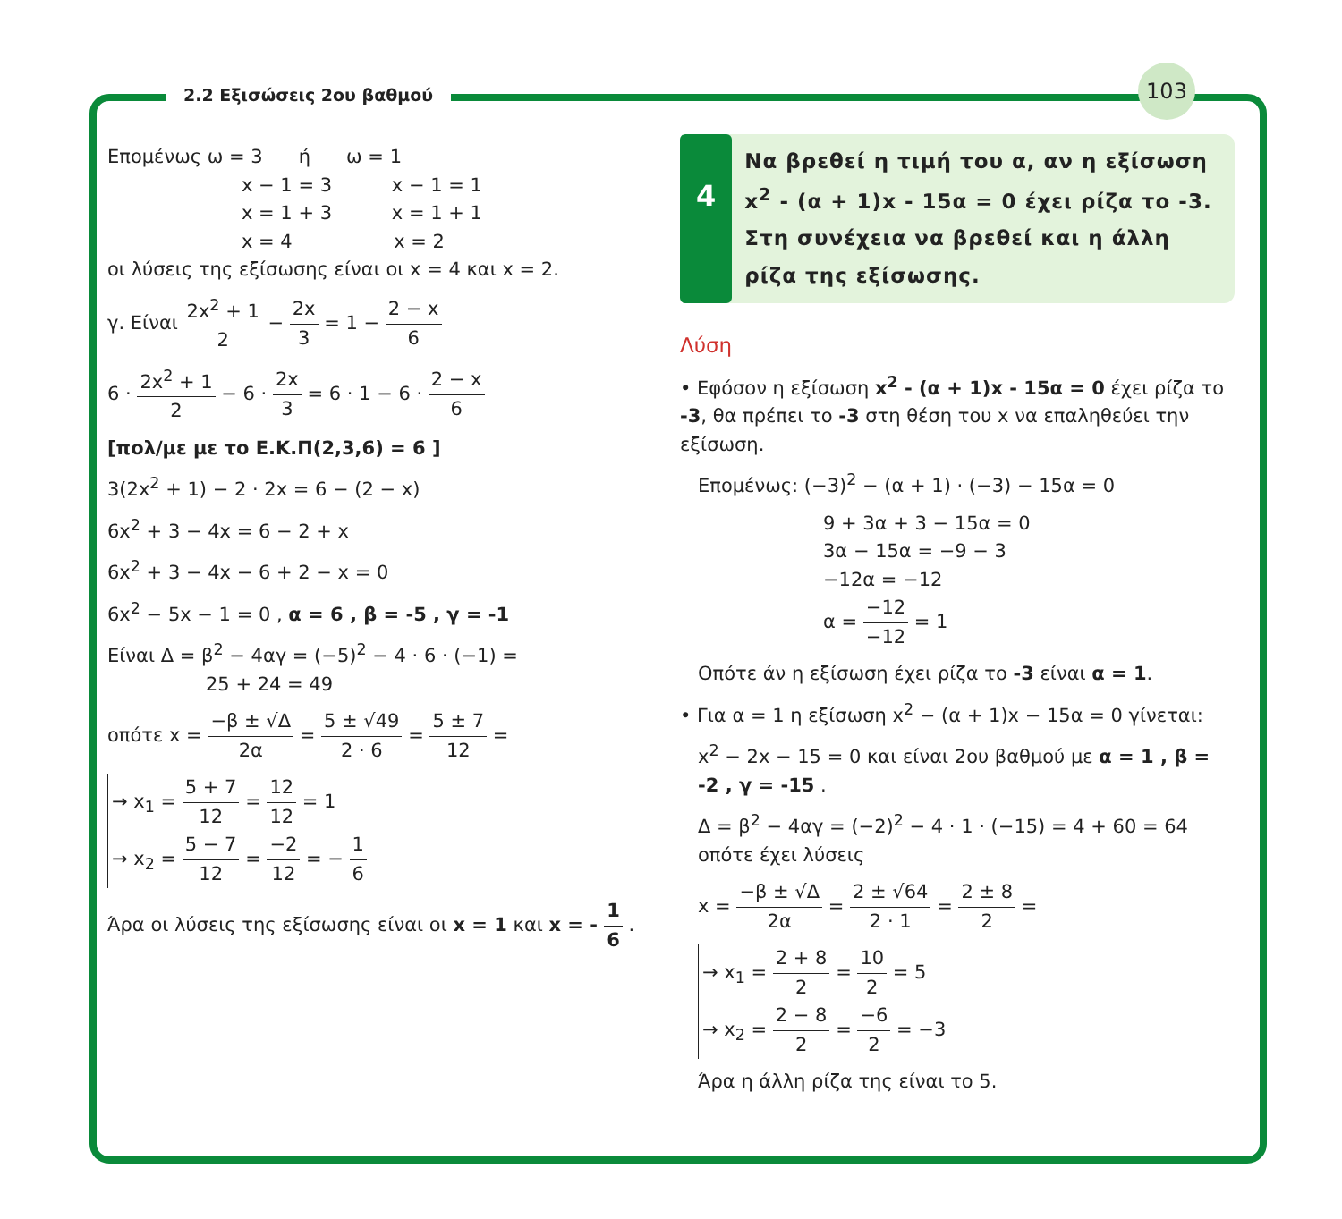2.2 Εξισώσεις 2ου βαθμού
103
Επομένως ω = 3 ή ω = 1
x − 1 = 3 x − 1 = 1
x = 1 + 3 x = 1 + 1
x = 4 x = 2
οι λύσεις της εξίσωσης είναι οι x = 4 και x = 2.
γ. Είναι 2x<sup>2</sup> + 1 2 − 2x 3 = 1 − 2 − x 6
6 · 2x<sup>2</sup> + 1 2 − 6 · 2x 3 = 6 · 1 − 6 · 2 − x 6
[πολ/με με το Ε.Κ.Π(2,3,6) = 6 ]
3(2x<sup>2</sup> + 1) − 2 · 2x = 6 − (2 − x)
6x<sup>2</sup> + 3 − 4x = 6 − 2 + x
6x<sup>2</sup> + 3 − 4x − 6 + 2 − x = 0
6x<sup>2</sup> − 5x − 1 = 0 , α = 6 , β = -5 , γ = -1
Είναι Δ = β<sup>2</sup> − 4αγ = (−5)<sup>2</sup> − 4 · 6 · (−1) =
25 + 24 = 49
οπότε x = −β ± √Δ 2α = 5 ± √49 2 · 6 = 5 ± 7 12 =
→ x<sub>1</sub> = 5 + 7 12 = 12 12 = 1
→ x<sub>2</sub> = 5 − 7 12 = −2 12 = − 1 6
Άρα οι λύσεις της εξίσωσης είναι οι x = 1 και x = - 1 6 .
4
Να βρεθεί η τιμή του α, αν η εξίσωση x<sup>2</sup> - (α + 1)x - 15α = 0 έχει ρίζα το -3. Στη συνέχεια να βρεθεί και η άλλη ρίζα της εξίσωσης.
Λύση
• Εφόσον η εξίσωση x<sup>2</sup> - (α + 1)x - 15α = 0 έχει ρίζα το -3, θα πρέπει το -3 στη θέση του x να επαληθεύει την εξίσωση.
Επομένως: (−3)<sup>2</sup> − (α + 1) · (−3) − 15α = 0
9 + 3α + 3 − 15α = 0
3α − 15α = −9 − 3
−12α = −12
α = −12 −12 = 1
Οπότε άν η εξίσωση έχει ρίζα το -3 είναι α = 1.
• Για α = 1 η εξίσωση x<sup>2</sup> − (α + 1)x − 15α = 0 γίνεται:
x<sup>2</sup> − 2x − 15 = 0 και είναι 2ου βαθμού με α = 1 , β = -2 , γ = -15 .
Δ = β<sup>2</sup> − 4αγ = (−2)<sup>2</sup> − 4 · 1 · (−15) = 4 + 60 = 64 οπότε έχει λύσεις
x = −β ± √Δ 2α = 2 ± √64 2 · 1 = 2 ± 8 2 =
→ x<sub>1</sub> = 2 + 8 2 = 10 2 = 5
→ x<sub>2</sub> = 2 − 8 2 = −6 2 = −3
Άρα η άλλη ρίζα της είναι το 5.